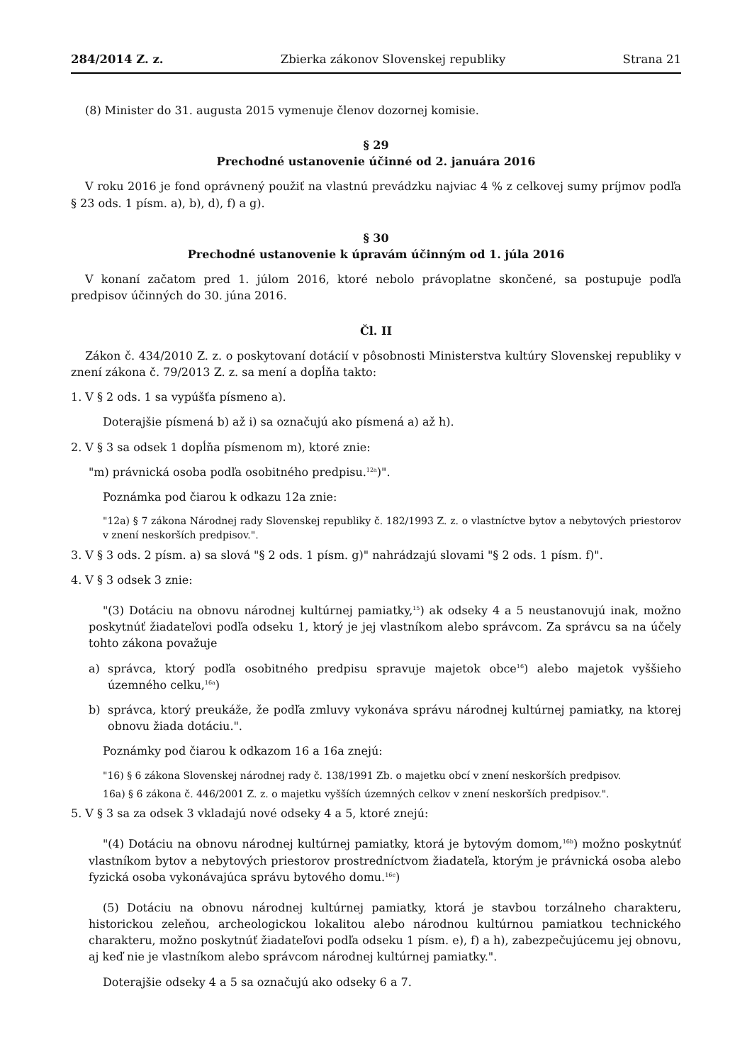284/2014 Z. z. Zbierka zákonov Slovenskej republiky Strana 21
(8) Minister do 31. augusta 2015 vymenuje členov dozornej komisie.
§ 29
Prechodné ustanovenie účinné od 2. januára 2016
V roku 2016 je fond oprávnený použiť na vlastnú prevádzku najviac 4 % z celkovej sumy príjmov podľa § 23 ods. 1 písm. a), b), d), f) a g).
§ 30
Prechodné ustanovenie k úpravám účinným od 1. júla 2016
V konaní začatom pred 1. júlom 2016, ktoré nebolo právoplatne skončené, sa postupuje podľa predpisov účinných do 30. júna 2016.
Čl. II
Zákon č. 434/2010 Z. z. o poskytovaní dotácií v pôsobnosti Ministerstva kultúry Slovenskej republiky v znení zákona č. 79/2013 Z. z. sa mení a dopĺňa takto:
1. V § 2 ods. 1 sa vypúšťa písmeno a).
Doterajšie písmená b) až i) sa označujú ako písmená a) až h).
2. V § 3 sa odsek 1 dopĺňa písmenom m), ktoré znie:
"m) právnická osoba podľa osobitného predpisu.<sup>12a</sup>)".
Poznámka pod čiarou k odkazu 12a znie:
"12a) § 7 zákona Národnej rady Slovenskej republiky č. 182/1993 Z. z. o vlastníctve bytov a nebytových priestorov v znení neskorších predpisov.".
3. V § 3 ods. 2 písm. a) sa slová "§ 2 ods. 1 písm. g)" nahrádzajú slovami "§ 2 ods. 1 písm. f)".
4. V § 3 odsek 3 znie:
"(3) Dotáciu na obnovu národnej kultúrnej pamiatky,<sup>15</sup>) ak odseky 4 a 5 neustanovujú inak, možno poskytnúť žiadateľovi podľa odseku 1, ktorý je jej vlastníkom alebo správcom. Za správcu sa na účely tohto zákona považuje
a) správca, ktorý podľa osobitného predpisu spravuje majetok obce<sup>16</sup>) alebo majetok vyššieho územného celku,<sup>16a</sup>)
b) správca, ktorý preukáže, že podľa zmluvy vykonáva správu národnej kultúrnej pamiatky, na ktorej obnovu žiada dotáciu.".
Poznámky pod čiarou k odkazom 16 a 16a znejú:
"16) § 6 zákona Slovenskej národnej rady č. 138/1991 Zb. o majetku obcí v znení neskorších predpisov.
16a) § 6 zákona č. 446/2001 Z. z. o majetku vyšších územných celkov v znení neskorších predpisov.".
5. V § 3 sa za odsek 3 vkladajú nové odseky 4 a 5, ktoré znejú:
"(4) Dotáciu na obnovu národnej kultúrnej pamiatky, ktorá je bytovým domom,<sup>16b</sup>) možno poskytnúť vlastníkom bytov a nebytových priestorov prostredníctvom žiadateľa, ktorým je právnická osoba alebo fyzická osoba vykonávajúca správu bytového domu.<sup>16c</sup>)
(5) Dotáciu na obnovu národnej kultúrnej pamiatky, ktorá je stavbou torzálneho charakteru, historickou zeleňou, archeologickou lokalitou alebo národnou kultúrnou pamiatkou technického charakteru, možno poskytnúť žiadateľovi podľa odseku 1 písm. e), f) a h), zabezpečujúcemu jej obnovu, aj keď nie je vlastníkom alebo správcom národnej kultúrnej pamiatky.".
Doterajšie odseky 4 a 5 sa označujú ako odseky 6 a 7.